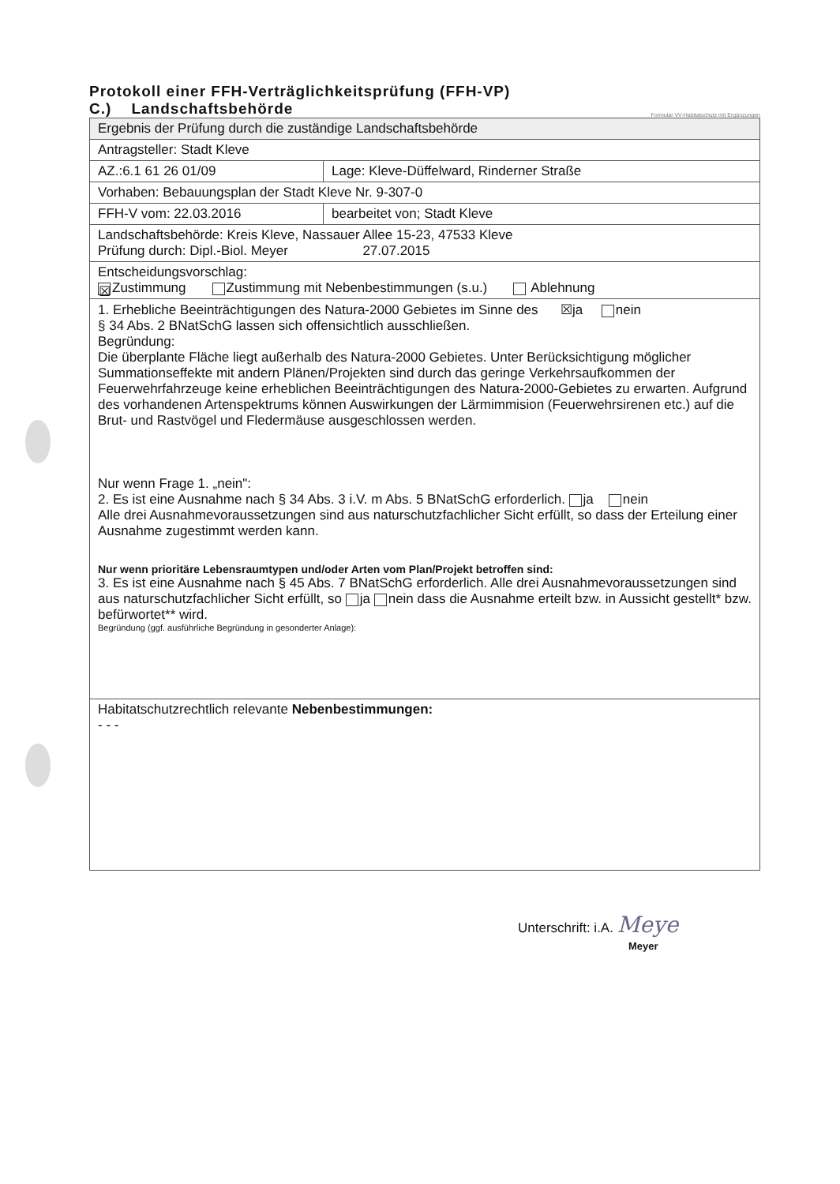Protokoll einer FFH-Verträglichkeitsprüfung (FFH-VP)
C.) Landschaftsbehörde
Formular VV-Habitatschutz mit Ergänzungen
| Ergebnis der Prüfung durch die zuständige Landschaftsbehörde | |
| Antragsteller: Stadt Kleve | |
| AZ.:6.1 61 26 01/09 | Lage: Kleve-Düffelward, Rinderner Straße |
| Vorhaben: Bebauungsplan der Stadt Kleve Nr. 9-307-0 | |
| FFH-V vom: 22.03.2016 | bearbeitet von; Stadt Kleve |
| Landschaftsbehörde: Kreis Kleve, Nassauer Allee 15-23, 47533 Kleve Prüfung durch: Dipl.-Biol. Meyer 27.07.2015 | |
| Entscheidungsvorschlag: ☒ Zustimmung Zustimmung mit Nebenbestimmungen (s.u.) Ablehnung | |
| 1. Erhebliche Beeinträchtigungen des Natura-2000 Gebietes im Sinne des ☒ja nein § 34 Abs. 2 BNatSchG lassen sich offensichtlich ausschließen. Begründung: Die überplante Fläche liegt außerhalb des Natura-2000 Gebietes. Unter Berücksichtigung möglicher Summationseffekte mit andern Plänen/Projekten sind durch das geringe Verkehrsaufkommen der Feuerwehrfahrzeuge keine erheblichen Beeinträchtigungen des Natura-2000-Gebietes zu erwarten. Aufgrund des vorhandenen Artenspektrums können Auswirkungen der Lärmimmision (Feuerwehrsirenen etc.) auf die Brut- und Rastvögel und Fledermäuse ausgeschlossen werden. Nur wenn Frage 1. „nein": 2. Es ist eine Ausnahme nach § 34 Abs. 3 i.V. m Abs. 5 BNatSchG erforderlich. ja nein Alle drei Ausnahmevoraussetzungen sind aus naturschutzfachlicher Sicht erfüllt, so dass der Erteilung einer Ausnahme zugestimmt werden kann. Nur wenn prioritäre Lebensraumtypen und/oder Arten vom Plan/Projekt betroffen sind: 3. Es ist eine Ausnahme nach § 45 Abs. 7 BNatSchG erforderlich. Alle drei Ausnahmevoraussetzungen sind aus naturschutzfachlicher Sicht erfüllt, so ja nein dass die Ausnahme erteilt bzw. in Aussicht gestellt* bzw. befürwortet** wird. Begründung (ggf. ausführliche Begründung in gesonderter Anlage): | |
| Habitatschutzrechtlich relevante Nebenbestimmungen: - - - | |
Unterschrift: i.A. Meye
Meyer